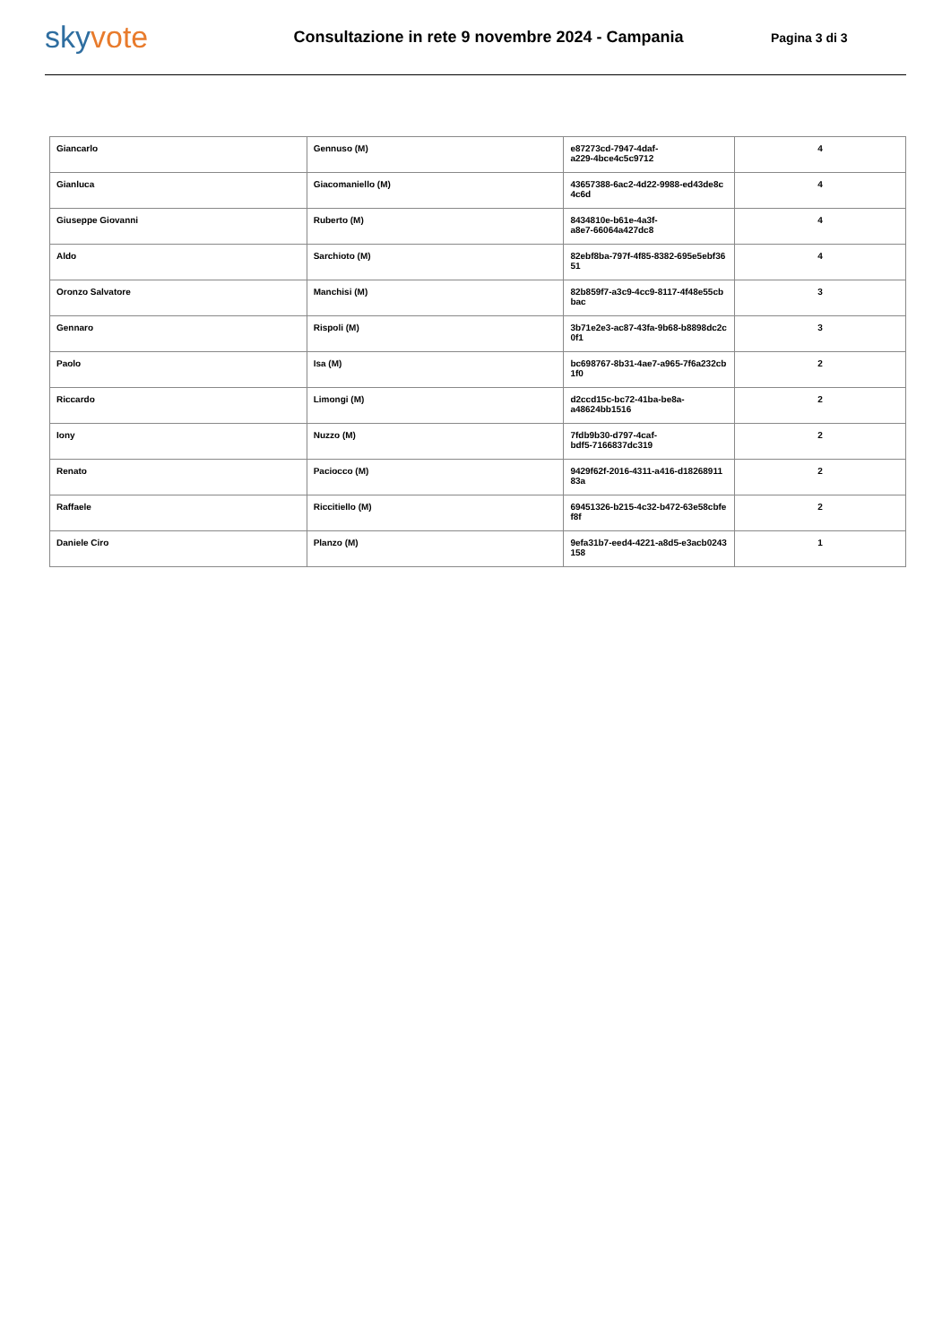skyvote
Consultazione in rete 9 novembre 2024 - Campania
Pagina 3 di 3
| Giancarlo | Gennuso (M) | e87273cd-7947-4daf- a229-4bce4c5c9712 | 4 |
| Gianluca | Giacomaniello (M) | 43657388-6ac2-4d22-9988-ed43de8c 4c6d | 4 |
| Giuseppe Giovanni | Ruberto (M) | 8434810e-b61e-4a3f- a8e7-66064a427dc8 | 4 |
| Aldo | Sarchioto (M) | 82ebf8ba-797f-4f85-8382-695e5ebf36 51 | 4 |
| Oronzo Salvatore | Manchisi (M) | 82b859f7-a3c9-4cc9-8117-4f48e55cb bac | 3 |
| Gennaro | Rispoli (M) | 3b71e2e3-ac87-43fa-9b68-b8898dc2c 0f1 | 3 |
| Paolo | Isa (M) | bc698767-8b31-4ae7-a965-7f6a232cb 1f0 | 2 |
| Riccardo | Limongi (M) | d2ccd15c-bc72-41ba-be8a- a48624bb1516 | 2 |
| Iony | Nuzzo (M) | 7fdb9b30-d797-4caf- bdf5-7166837dc319 | 2 |
| Renato | Paciocco (M) | 9429f62f-2016-4311-a416-d18268911 83a | 2 |
| Raffaele | Riccitiello (M) | 69451326-b215-4c32-b472-63e58cbfe f8f | 2 |
| Daniele Ciro | Planzo (M) | 9efa31b7-eed4-4221-a8d5-e3acb0243 158 | 1 |